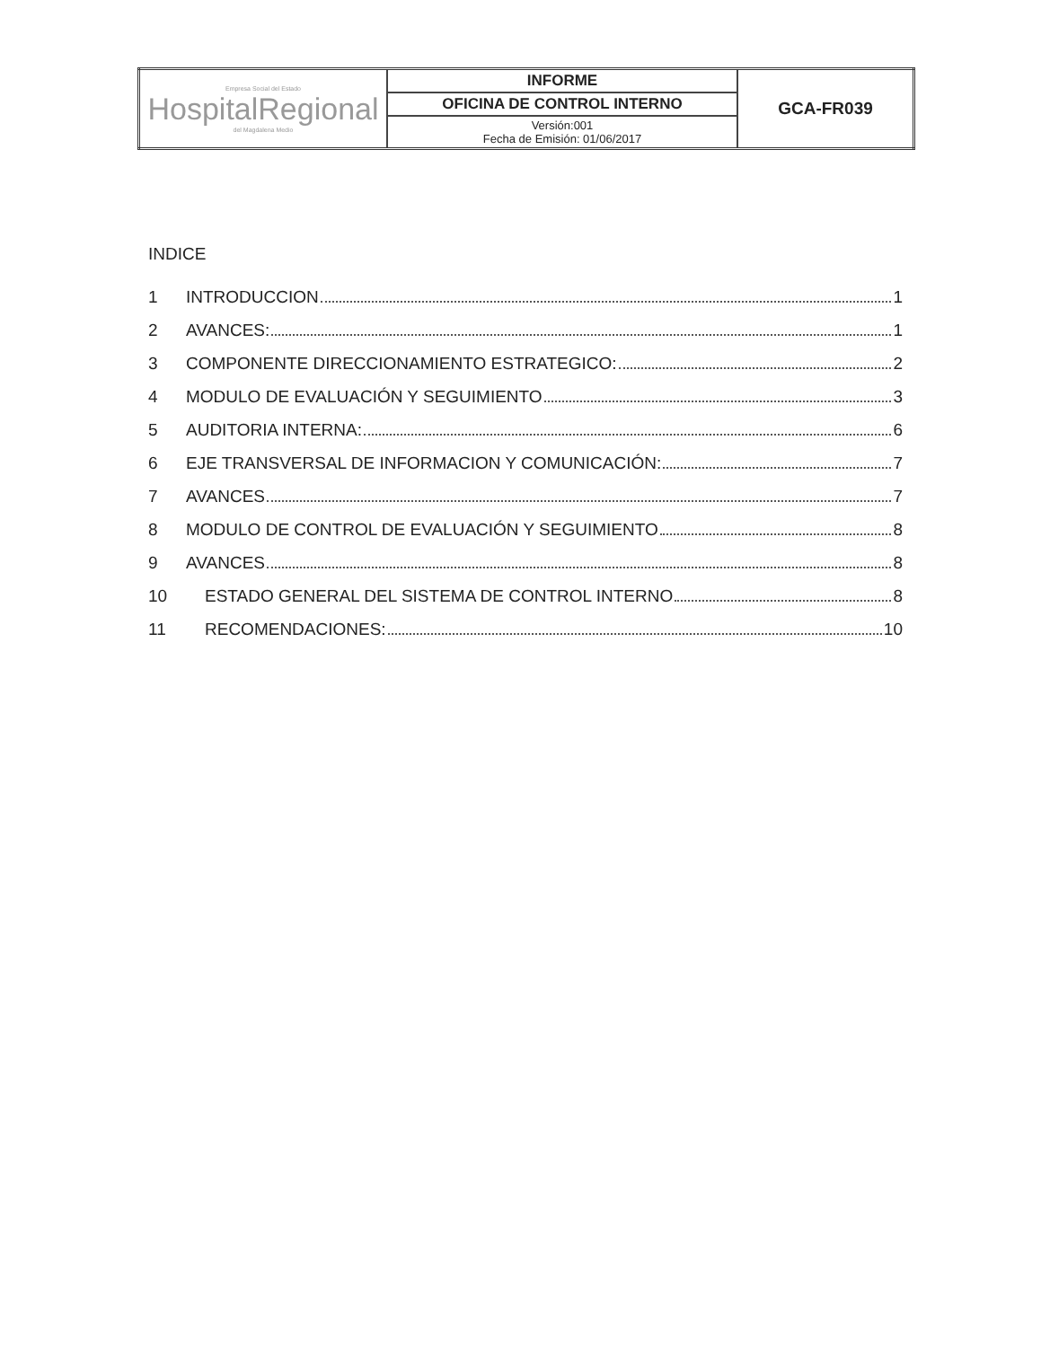| Empresa Social del Estado HospitalRegional del Magdalena Medio | INFORME | GCA-FR039 |
| | OFICINA DE CONTROL INTERNO | |
| | Versión:001 Fecha de Emisión: 01/06/2017 | |
INDICE
1 INTRODUCCION 1
2 AVANCES: 1
3 COMPONENTE DIRECCIONAMIENTO ESTRATEGICO: 2
4 MODULO DE EVALUACIÓN Y SEGUIMIENTO 3
5 AUDITORIA INTERNA: 6
6 EJE TRANSVERSAL DE INFORMACION Y COMUNICACIÓN: 7
7 AVANCES 7
8 MODULO DE CONTROL DE EVALUACIÓN Y SEGUIMIENTO 8
9 AVANCES 8
10 ESTADO GENERAL DEL SISTEMA DE CONTROL INTERNO 8
11 RECOMENDACIONES: 10